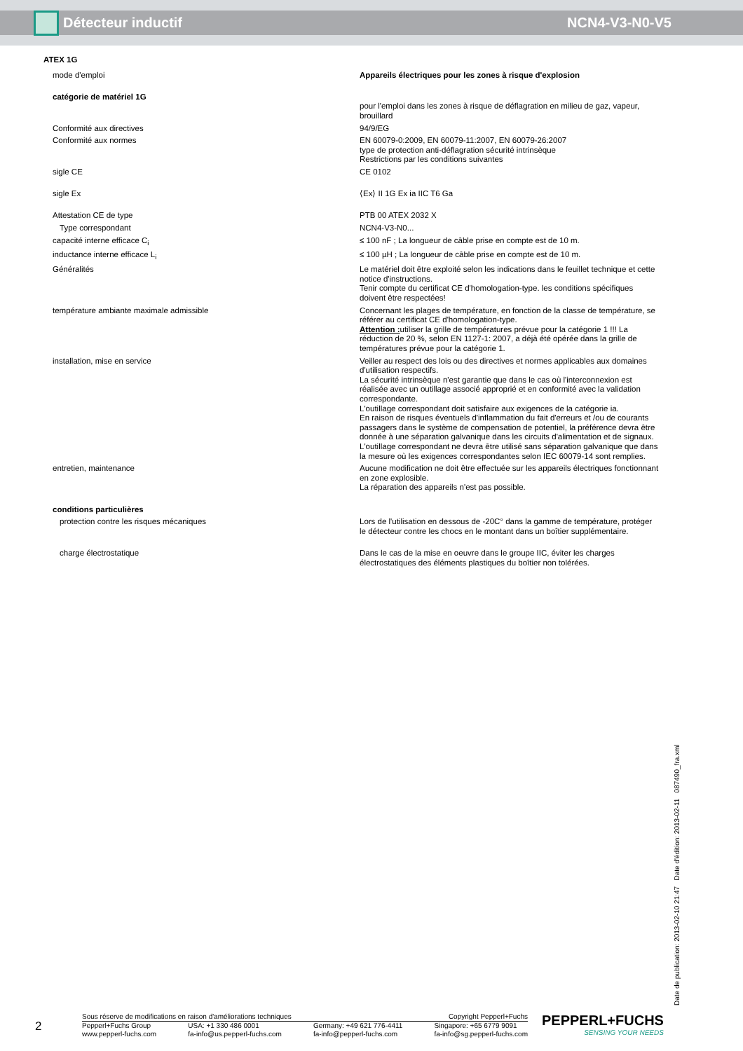Détecteur inductif NCN4-V3-N0-V5
| ATEX 1G | |
| mode d'emploi | Appareils électriques pour les zones à risque d'explosion |
| catégorie de matériel 1G | pour l'emploi dans les zones à risque de déflagration en milieu de gaz, vapeur, brouillard |
| Conformité aux directives | 94/9/EG |
| Conformité aux normes | EN 60079-0:2009, EN 60079-11:2007, EN 60079-26:2007 type de protection anti-déflagration sécurité intrinsèque Restrictions par les conditions suivantes |
| sigle CE | CE 0102 |
| sigle Ex | ⟨Ex⟩ II 1G Ex ia IIC T6 Ga |
| Attestation CE de type | PTB 00 ATEX 2032 X |
| Type correspondant | NCN4-V3-N0... |
| capacité interne efficace C<sub>i</sub> | ≤ 100 nF ; La longueur de câble prise en compte est de 10 m. |
| inductance interne efficace L<sub>i</sub> | ≤ 100 µH ; La longueur de câble prise en compte est de 10 m. |
| Généralités | Le matériel doit être exploité selon les indications dans le feuillet technique et cette notice d'instructions. Tenir compte du certificat CE d'homologation-type. les conditions spécifiques doivent être respectées! |
| température ambiante maximale admissible | Concernant les plages de température, en fonction de la classe de température, se référer au certificat CE d'homologation-type. Attention : utiliser la grille de températures prévue pour la catégorie 1 !!! La réduction de 20 %, selon EN 1127-1: 2007, a déjà été opérée dans la grille de températures prévue pour la catégorie 1. |
| installation, mise en service | Veiller au respect des lois ou des directives et normes applicables aux domaines d'utilisation respectifs. La sécurité intrinsèque n'est garantie que dans le cas où l'interconnexion est réalisée avec un outillage associé approprié et en conformité avec la validation correspondante. L'outillage correspondant doit satisfaire aux exigences de la catégorie ia. En raison de risques éventuels d'inflammation du fait d'erreurs et /ou de courants passagers dans le système de compensation de potentiel, la préférence devra être donnée à une séparation galvanique dans les circuits d'alimentation et de signaux. L'outillage correspondant ne devra être utilisé sans séparation galvanique que dans la mesure où les exigences correspondantes selon IEC 60079-14 sont remplies. |
| entretien, maintenance | Aucune modification ne doit être effectuée sur les appareils électriques fonctionnant en zone explosible. La réparation des appareils n'est pas possible. |
| conditions particulières | |
| protection contre les risques mécaniques | Lors de l'utilisation en dessous de -20C° dans la gamme de température, protéger le détecteur contre les chocs en le montant dans un boîtier supplémentaire. |
| charge électrostatique | Dans le cas de la mise en oeuvre dans le groupe IIC, éviter les charges électrostatiques des éléments plastiques du boîtier non tolérées. |
Date de publication: 2013-02-10 21:47 Date d'édition: 2013-02-11 087490_fra.xml
2
Sous réserve de modifications en raison d'améliorations techniques Copyright Pepperl+Fuchs
Pepperl+Fuchs Group
www.pepperl-fuchs.com USA: +1 330 486 0001
fa-info@us.pepperl-fuchs.com Germany: +49 621 776-4411
fa-info@pepperl-fuchs.com Singapore: +65 6779 9091
fa-info@sg.pepperl-fuchs.com
PEPPERL+FUCHS
SENSING YOUR NEEDS